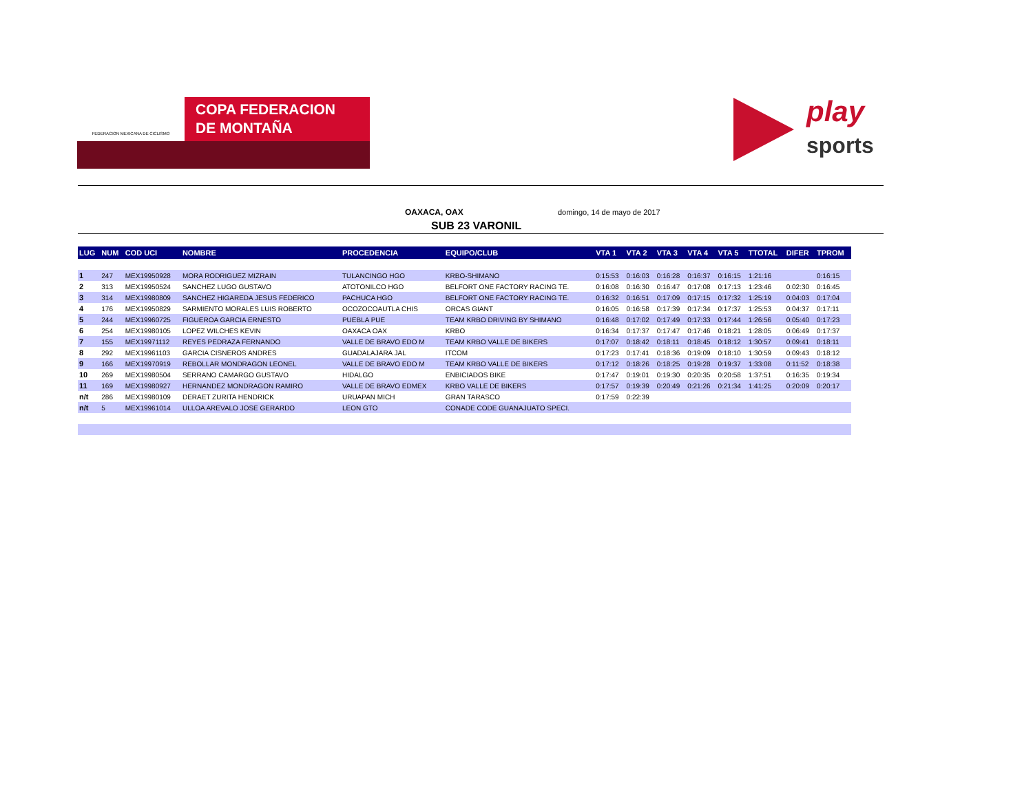FEDERACION MEXICANA DE CICLISMO
COPA FEDERACION
DE MONTAÑA
play
sports
OAXACA, OAX domingo, 14 de mayo de 2017
SUB 23 VARONIL
| LUG | NUM | COD UCI | NOMBRE | PROCEDENCIA | EQUIPO/CLUB | VTA 1 | VTA 2 | VTA 3 | VTA 4 | VTA 5 | TTOTAL | DIFER | TPROM |
| --- | --- | --- | --- | --- | --- | --- | --- | --- | --- | --- | --- | --- | --- |
| 1 | 247 | MEX19950928 | MORA RODRIGUEZ MIZRAIN | TULANCINGO HGO | KRBO-SHIMANO | 0:15:53 | 0:16:03 | 0:16:28 | 0:16:37 | 0:16:15 | 1:21:16 | | 0:16:15 |
| 2 | 313 | MEX19950524 | SANCHEZ LUGO GUSTAVO | ATOTONILCO HGO | BELFORT ONE FACTORY RACING TE. | 0:16:08 | 0:16:30 | 0:16:47 | 0:17:08 | 0:17:13 | 1:23:46 | 0:02:30 | 0:16:45 |
| 3 | 314 | MEX19980809 | SANCHEZ HIGAREDA JESUS FEDERICO | PACHUCA HGO | BELFORT ONE FACTORY RACING TE. | 0:16:32 | 0:16:51 | 0:17:09 | 0:17:15 | 0:17:32 | 1:25:19 | 0:04:03 | 0:17:04 |
| 4 | 176 | MEX19950829 | SARMIENTO MORALES LUIS ROBERTO | OCOZOCOAUTLA CHIS | ORCAS GIANT | 0:16:05 | 0:16:58 | 0:17:39 | 0:17:34 | 0:17:37 | 1:25:53 | 0:04:37 | 0:17:11 |
| 5 | 244 | MEX19960725 | FIGUEROA GARCIA ERNESTO | PUEBLA PUE | TEAM KRBO DRIVING BY SHIMANO | 0:16:48 | 0:17:02 | 0:17:49 | 0:17:33 | 0:17:44 | 1:26:56 | 0:05:40 | 0:17:23 |
| 6 | 254 | MEX19980105 | LOPEZ WILCHES KEVIN | OAXACA OAX | KRBO | 0:16:34 | 0:17:37 | 0:17:47 | 0:17:46 | 0:18:21 | 1:28:05 | 0:06:49 | 0:17:37 |
| 7 | 155 | MEX19971112 | REYES PEDRAZA FERNANDO | VALLE DE BRAVO EDO M | TEAM KRBO VALLE DE BIKERS | 0:17:07 | 0:18:42 | 0:18:11 | 0:18:45 | 0:18:12 | 1:30:57 | 0:09:41 | 0:18:11 |
| 8 | 292 | MEX19961103 | GARCIA CISNEROS ANDRES | GUADALAJARA JAL | ITCOM | 0:17:23 | 0:17:41 | 0:18:36 | 0:19:09 | 0:18:10 | 1:30:59 | 0:09:43 | 0:18:12 |
| 9 | 166 | MEX19970919 | REBOLLAR MONDRAGON LEONEL | VALLE DE BRAVO EDO M | TEAM KRBO VALLE DE BIKERS | 0:17:12 | 0:18:26 | 0:18:25 | 0:19:28 | 0:19:37 | 1:33:08 | 0:11:52 | 0:18:38 |
| 10 | 269 | MEX19980504 | SERRANO CAMARGO GUSTAVO | HIDALGO | ENBICIADOS BIKE | 0:17:47 | 0:19:01 | 0:19:30 | 0:20:35 | 0:20:58 | 1:37:51 | 0:16:35 | 0:19:34 |
| 11 | 169 | MEX19980927 | HERNANDEZ MONDRAGON RAMIRO | VALLE DE BRAVO EDMEX | KRBO VALLE DE BIKERS | 0:17:57 | 0:19:39 | 0:20:49 | 0:21:26 | 0:21:34 | 1:41:25 | 0:20:09 | 0:20:17 |
| n/t | 286 | MEX19980109 | DERAET ZURITA HENDRICK | URUAPAN MICH | GRAN TARASCO | 0:17:59 | 0:22:39 | | | | | | |
| n/t | 5 | MEX19961014 | ULLOA AREVALO JOSE GERARDO | LEON GTO | CONADE CODE GUANAJUATO SPECI. | | | | | | | | |